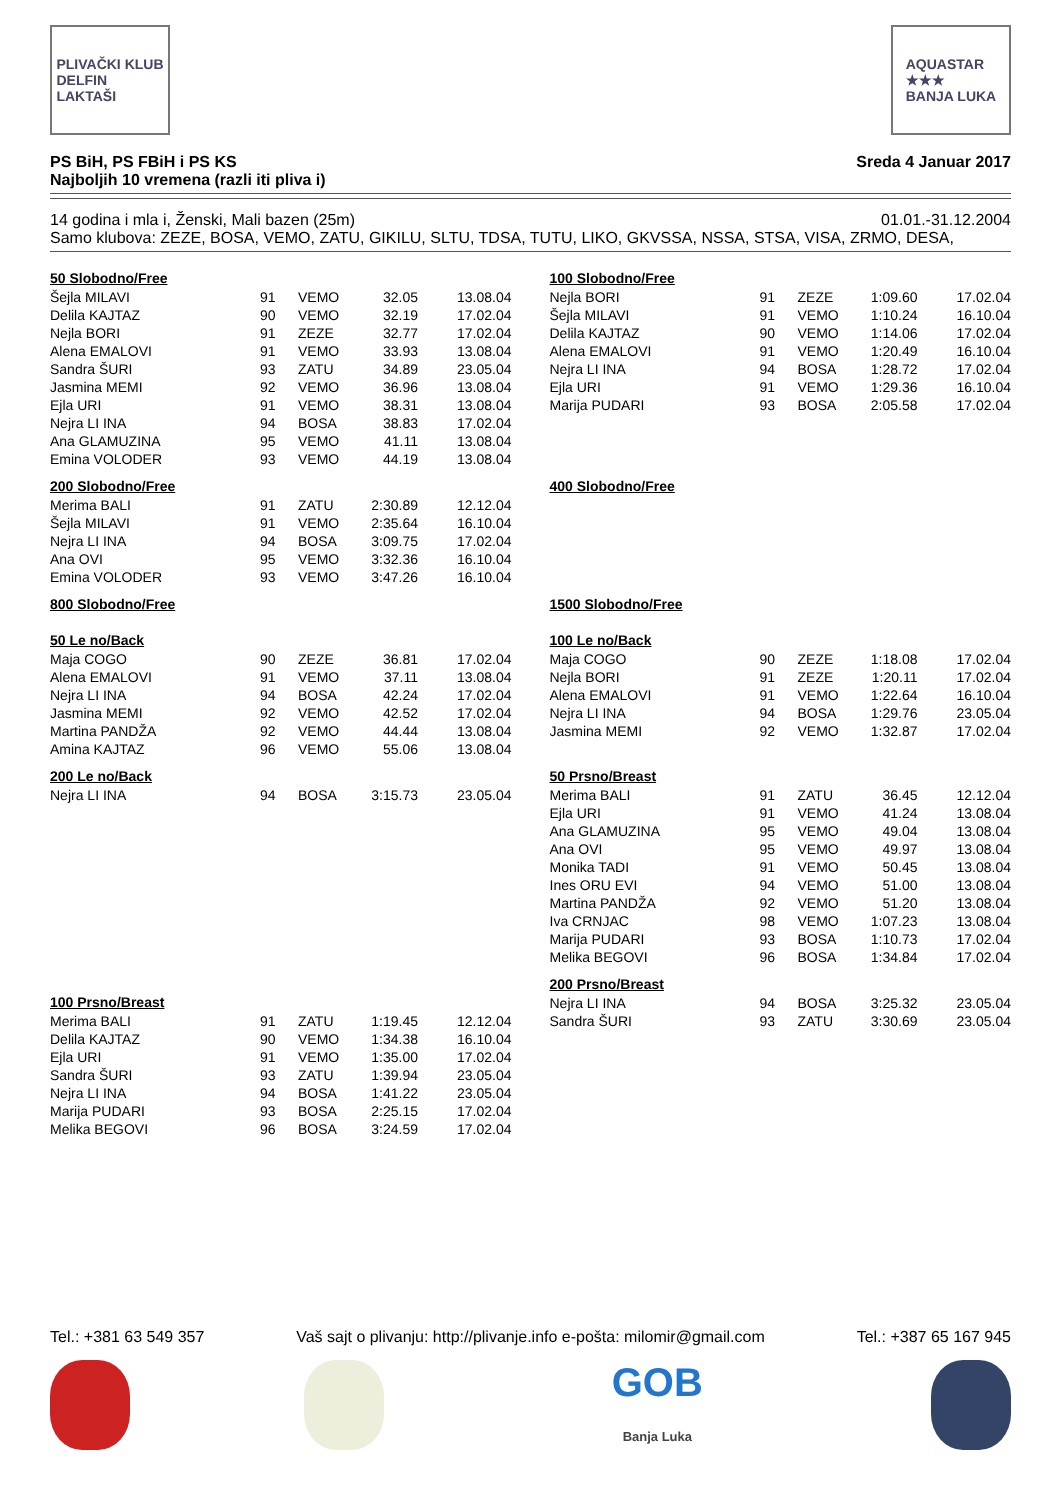PLIVAČKI KLUB
DELFIN
LAKTAŠI
AQUASTAR
★★★
BANJA LUKA
PS BiH, PS FBiH i PS KS
Najboljih 10 vremena (razli iti pliva i)
Sreda 4 Januar 2017
14 godina i mla i, Ženski, Mali bazen (25m)
01.01.-31.12.2004
Samo klubova: ZEZE, BOSA, VEMO, ZATU, GIKILU, SLTU, TDSA, TUTU, LIKO, GKVSSA, NSSA, STSA, VISA, ZRMO, DESA,
50 Slobodno/Free
| Šejla MILAVI | 91 | VEMO | 32.05 | 13.08.04 |
| Delila KAJTAZ | 90 | VEMO | 32.19 | 17.02.04 |
| Nejla BORI | 91 | ZEZE | 32.77 | 17.02.04 |
| Alena EMALOVI | 91 | VEMO | 33.93 | 13.08.04 |
| Sandra ŠURI | 93 | ZATU | 34.89 | 23.05.04 |
| Jasmina MEMI | 92 | VEMO | 36.96 | 13.08.04 |
| Ejla URI | 91 | VEMO | 38.31 | 13.08.04 |
| Nejra LI INA | 94 | BOSA | 38.83 | 17.02.04 |
| Ana GLAMUZINA | 95 | VEMO | 41.11 | 13.08.04 |
| Emina VOLODER | 93 | VEMO | 44.19 | 13.08.04 |
200 Slobodno/Free
| Merima BALI | 91 | ZATU | 2:30.89 | 12.12.04 |
| Šejla MILAVI | 91 | VEMO | 2:35.64 | 16.10.04 |
| Nejra LI INA | 94 | BOSA | 3:09.75 | 17.02.04 |
| Ana OVI | 95 | VEMO | 3:32.36 | 16.10.04 |
| Emina VOLODER | 93 | VEMO | 3:47.26 | 16.10.04 |
800 Slobodno/Free
50 Le no/Back
| Maja COGO | 90 | ZEZE | 36.81 | 17.02.04 |
| Alena EMALOVI | 91 | VEMO | 37.11 | 13.08.04 |
| Nejra LI INA | 94 | BOSA | 42.24 | 17.02.04 |
| Jasmina MEMI | 92 | VEMO | 42.52 | 17.02.04 |
| Martina PANDŽA | 92 | VEMO | 44.44 | 13.08.04 |
| Amina KAJTAZ | 96 | VEMO | 55.06 | 13.08.04 |
200 Le no/Back
| Nejra LI INA | 94 | BOSA | 3:15.73 | 23.05.04 |
100 Prsno/Breast
| Merima BALI | 91 | ZATU | 1:19.45 | 12.12.04 |
| Delila KAJTAZ | 90 | VEMO | 1:34.38 | 16.10.04 |
| Ejla URI | 91 | VEMO | 1:35.00 | 17.02.04 |
| Sandra ŠURI | 93 | ZATU | 1:39.94 | 23.05.04 |
| Nejra LI INA | 94 | BOSA | 1:41.22 | 23.05.04 |
| Marija PUDARI | 93 | BOSA | 2:25.15 | 17.02.04 |
| Melika BEGOVI | 96 | BOSA | 3:24.59 | 17.02.04 |
100 Slobodno/Free
| Nejla BORI | 91 | ZEZE | 1:09.60 | 17.02.04 |
| Šejla MILAVI | 91 | VEMO | 1:10.24 | 16.10.04 |
| Delila KAJTAZ | 90 | VEMO | 1:14.06 | 17.02.04 |
| Alena EMALOVI | 91 | VEMO | 1:20.49 | 16.10.04 |
| Nejra LI INA | 94 | BOSA | 1:28.72 | 17.02.04 |
| Ejla URI | 91 | VEMO | 1:29.36 | 16.10.04 |
| Marija PUDARI | 93 | BOSA | 2:05.58 | 17.02.04 |
400 Slobodno/Free
1500 Slobodno/Free
100 Le no/Back
| Maja COGO | 90 | ZEZE | 1:18.08 | 17.02.04 |
| Nejla BORI | 91 | ZEZE | 1:20.11 | 17.02.04 |
| Alena EMALOVI | 91 | VEMO | 1:22.64 | 16.10.04 |
| Nejra LI INA | 94 | BOSA | 1:29.76 | 23.05.04 |
| Jasmina MEMI | 92 | VEMO | 1:32.87 | 17.02.04 |
50 Prsno/Breast
| Merima BALI | 91 | ZATU | 36.45 | 12.12.04 |
| Ejla URI | 91 | VEMO | 41.24 | 13.08.04 |
| Ana GLAMUZINA | 95 | VEMO | 49.04 | 13.08.04 |
| Ana OVI | 95 | VEMO | 49.97 | 13.08.04 |
| Monika TADI | 91 | VEMO | 50.45 | 13.08.04 |
| Ines ORU EVI | 94 | VEMO | 51.00 | 13.08.04 |
| Martina PANDŽA | 92 | VEMO | 51.20 | 13.08.04 |
| Iva CRNJAC | 98 | VEMO | 1:07.23 | 13.08.04 |
| Marija PUDARI | 93 | BOSA | 1:10.73 | 17.02.04 |
| Melika BEGOVI | 96 | BOSA | 1:34.84 | 17.02.04 |
200 Prsno/Breast
| Nejra LI INA | 94 | BOSA | 3:25.32 | 23.05.04 |
| Sandra ŠURI | 93 | ZATU | 3:30.69 | 23.05.04 |
Tel.: +381 63 549 357 Vaš sajt o plivanju: http://plivanje.info e-pošta: milomir@gmail.com Tel.: +387 65 167 945
GOB
Banja Luka